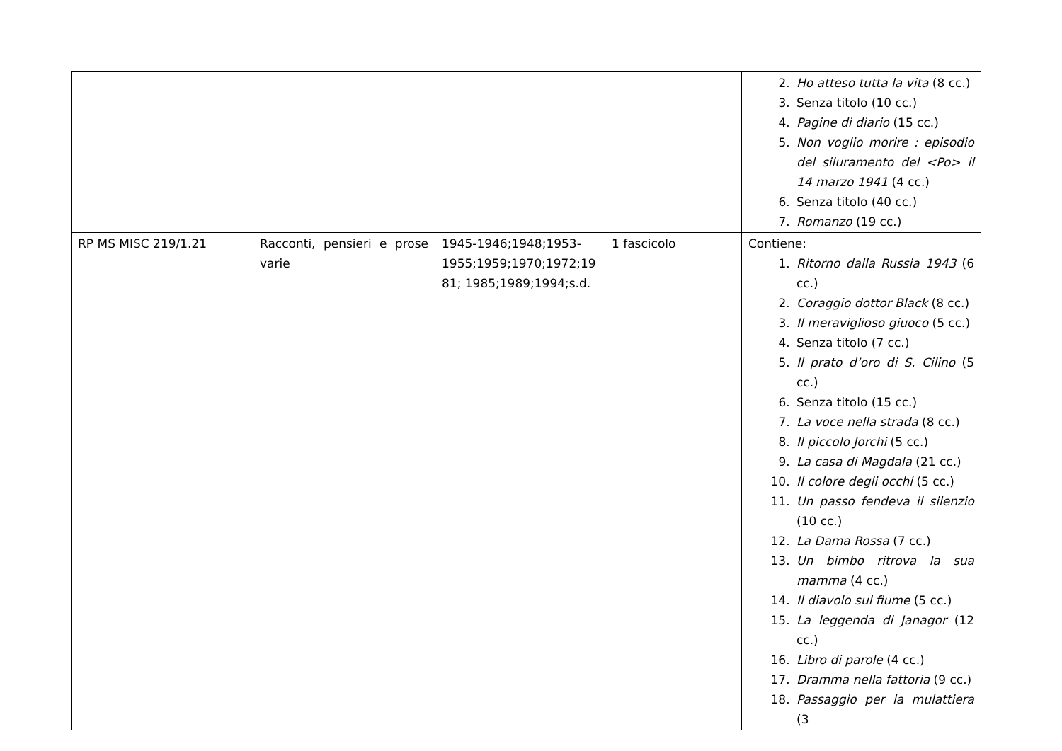| | | | | 2. Ho atteso tutta la vita (8 cc.) 3. Senza titolo (10 cc.) 4. Pagine di diario (15 cc.) 5. Non voglio morire : episodio del siluramento del <Po> il 14 marzo 1941 (4 cc.) 6. Senza titolo (40 cc.) 7. Romanzo (19 cc.) |
| RP MS MISC 219/1.21 | Racconti, pensieri e prose varie | 1945-1946;1948;1953-1955;1959;1970;1972;19 81; 1985;1989;1994;s.d. | 1 fascicolo | Contiene: 1. Ritorno dalla Russia 1943 (6 cc.) 2. Coraggio dottor Black (8 cc.) 3. Il meraviglioso giuoco (5 cc.) 4. Senza titolo (7 cc.) 5. Il prato d’oro di S. Cilino (5 cc.) 6. Senza titolo (15 cc.) 7. La voce nella strada (8 cc.) 8. Il piccolo Jorchi (5 cc.) 9. La casa di Magdala (21 cc.) 10. Il colore degli occhi (5 cc.) 11. Un passo fendeva il silenzio (10 cc.) 12. La Dama Rossa (7 cc.) 13. Un bimbo ritrova la sua mamma (4 cc.) 14. Il diavolo sul fiume (5 cc.) 15. La leggenda di Janagor (12 cc.) 16. Libro di parole (4 cc.) 17. Dramma nella fattoria (9 cc.) 18. Passaggio per la mulattiera (3 |